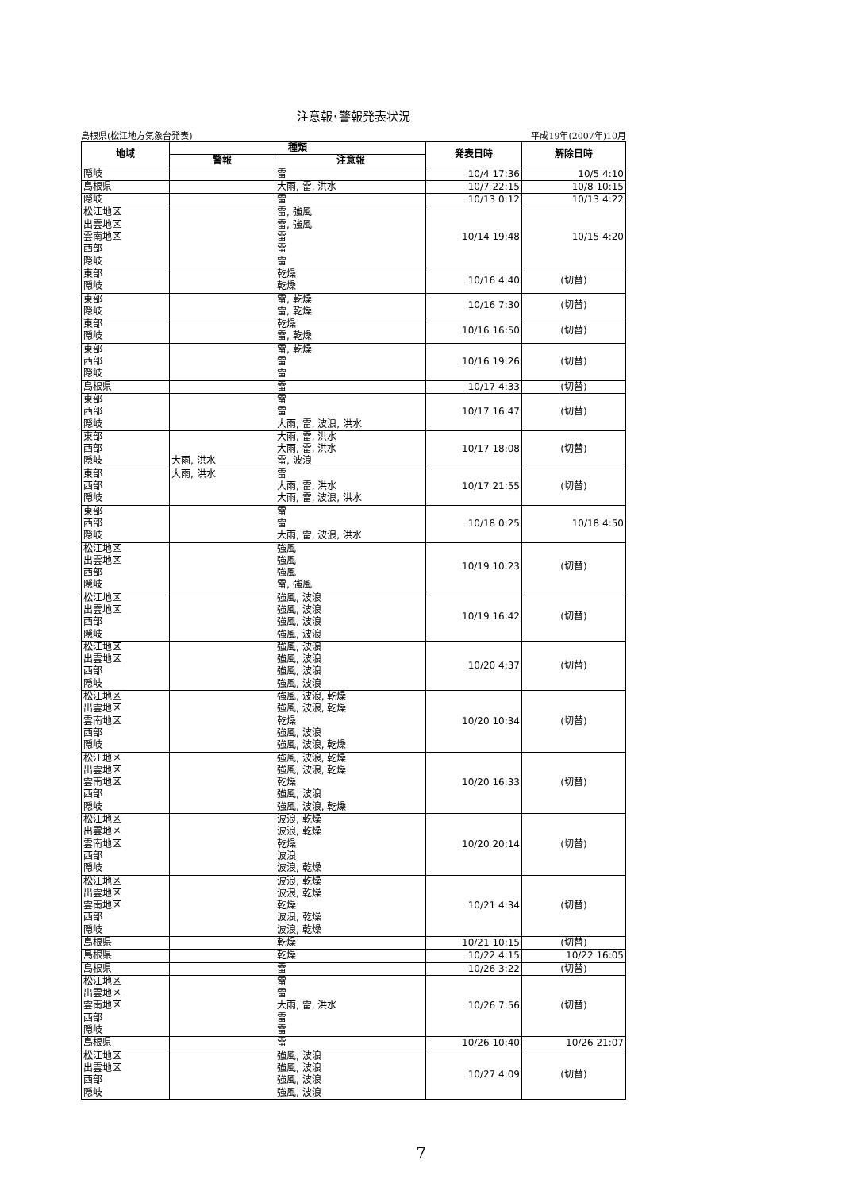注意報･警報発表状況
島根県(松江地方気象台発表) 平成19年(2007年)10月
| 地域 | 種類 | | 発表日時 | 解除日時 |
| --- | --- | --- | --- | --- |
| | 警報 | 注意報 | | |
| 隠岐 | | 雷 | 10/4 17:36 | 10/5 4:10 |
| 島根県 | | 大雨, 雷, 洪水 | 10/7 22:15 | 10/8 10:15 |
| 隠岐 | | 雷 | 10/13 0:12 | 10/13 4:22 |
| 松江地区 出雲地区 雲南地区 西部 隠岐 | | 雷, 強風 雷, 強風 雷 雷 雷 | 10/14 19:48 | 10/15 4:20 |
| 東部 隠岐 | | 乾燥 乾燥 | 10/16 4:40 | (切替) |
| 東部 隠岐 | | 雷, 乾燥 雷, 乾燥 | 10/16 7:30 | (切替) |
| 東部 隠岐 | | 乾燥 雷, 乾燥 | 10/16 16:50 | (切替) |
| 東部 西部 隠岐 | | 雷, 乾燥 雷 雷 | 10/16 19:26 | (切替) |
| 島根県 | | 雷 | 10/17 4:33 | (切替) |
| 東部 西部 隠岐 | | 雷 雷 大雨, 雷, 波浪, 洪水 | 10/17 16:47 | (切替) |
| 東部 西部 隠岐 | 大雨, 洪水 | 大雨, 雷, 洪水 大雨, 雷, 洪水 雷, 波浪 | 10/17 18:08 | (切替) |
| 東部 西部 隠岐 | 大雨, 洪水 | 雷 大雨, 雷, 洪水 大雨, 雷, 波浪, 洪水 | 10/17 21:55 | (切替) |
| 東部 西部 隠岐 | | 雷 雷 大雨, 雷, 波浪, 洪水 | 10/18 0:25 | 10/18 4:50 |
| 松江地区 出雲地区 西部 隠岐 | | 強風 強風 強風 雷, 強風 | 10/19 10:23 | (切替) |
| 松江地区 出雲地区 西部 隠岐 | | 強風, 波浪 強風, 波浪 強風, 波浪 強風, 波浪 | 10/19 16:42 | (切替) |
| 松江地区 出雲地区 西部 隠岐 | | 強風, 波浪 強風, 波浪 強風, 波浪 強風, 波浪 | 10/20 4:37 | (切替) |
| 松江地区 出雲地区 雲南地区 西部 隠岐 | | 強風, 波浪, 乾燥 強風, 波浪, 乾燥 乾燥 強風, 波浪 強風, 波浪, 乾燥 | 10/20 10:34 | (切替) |
| 松江地区 出雲地区 雲南地区 西部 隠岐 | | 強風, 波浪, 乾燥 強風, 波浪, 乾燥 乾燥 強風, 波浪 強風, 波浪, 乾燥 | 10/20 16:33 | (切替) |
| 松江地区 出雲地区 雲南地区 西部 隠岐 | | 波浪, 乾燥 波浪, 乾燥 乾燥 波浪 波浪, 乾燥 | 10/20 20:14 | (切替) |
| 松江地区 出雲地区 雲南地区 西部 隠岐 | | 波浪, 乾燥 波浪, 乾燥 乾燥 波浪, 乾燥 波浪, 乾燥 | 10/21 4:34 | (切替) |
| 島根県 | | 乾燥 | 10/21 10:15 | (切替) |
| 島根県 | | 乾燥 | 10/22 4:15 | 10/22 16:05 |
| 島根県 | | 雷 | 10/26 3:22 | (切替) |
| 松江地区 出雲地区 雲南地区 西部 隠岐 | | 雷 雷 大雨, 雷, 洪水 雷 雷 | 10/26 7:56 | (切替) |
| 島根県 | | 雷 | 10/26 10:40 | 10/26 21:07 |
| 松江地区 出雲地区 西部 隠岐 | | 強風, 波浪 強風, 波浪 強風, 波浪 強風, 波浪 | 10/27 4:09 | (切替) |
7